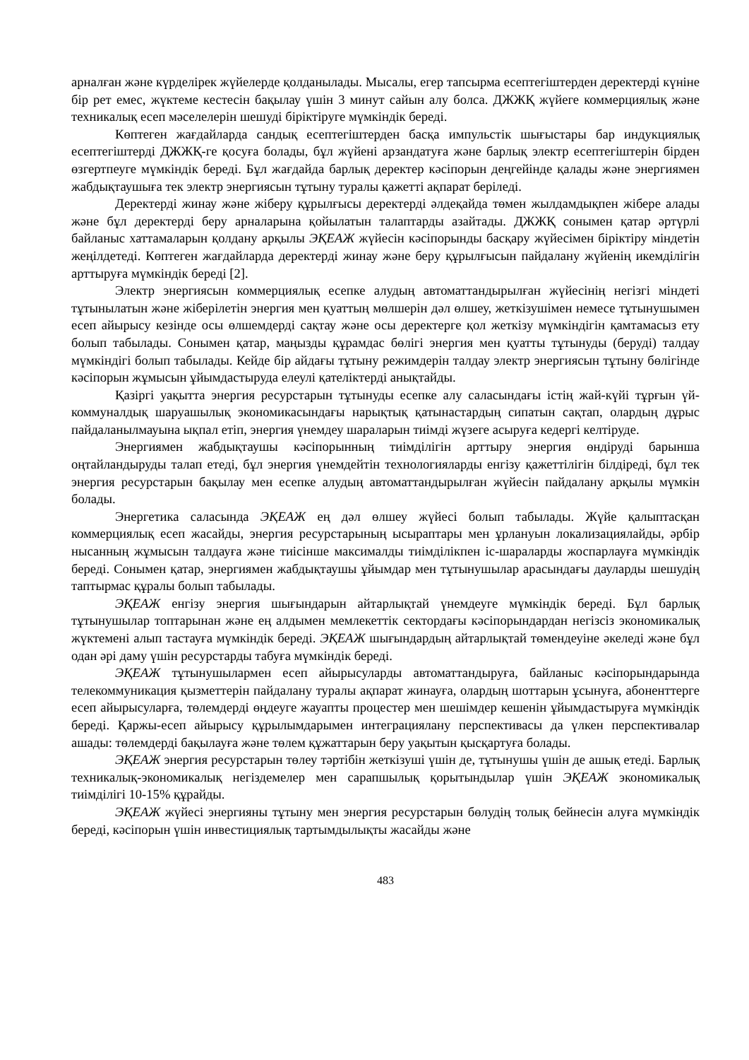арналған және күрделірек жүйелерде қолданылады. Мысалы, егер тапсырма есептегіштерден деректерді күніне бір рет емес, жүктеме кестесін бақылау үшін 3 минут сайын алу болса. ДЖЖҚ жүйеге коммерциялық және техникалық есеп мәселелерін шешуді біріктіруге мүмкіндік береді.
Көптеген жағдайларда сандық есептегіштерден басқа импульстік шығыстары бар индукциялық есептегіштерді ДЖЖҚ-ге қосуға болады, бұл жүйені арзандатуға және барлық электр есептегіштерін бірден өзгертпеуге мүмкіндік береді. Бұл жағдайда барлық деректер кәсіпорын деңгейінде қалады және энергиямен жабдықтаушыға тек электр энергиясын тұтыну туралы қажетті ақпарат беріледі.
Деректерді жинау және жіберу құрылғысы деректерді әлдеқайда төмен жылдамдықпен жібере алады және бұл деректерді беру арналарына қойылатын талаптарды азайтады. ДЖЖҚ сонымен қатар әртүрлі байланыс хаттамаларын қолдану арқылы ЭҚЕАЖ жүйесін кәсіпорынды басқару жүйесімен біріктіру міндетін жеңілдетеді. Көптеген жағдайларда деректерді жинау және беру құрылғысын пайдалану жүйенің икемділігін арттыруға мүмкіндік береді [2].
Электр энергиясын коммерциялық есепке алудың автоматтандырылған жүйесінің негізгі міндеті тұтынылатын және жіберілетін энергия мен қуаттың мөлшерін дәл өлшеу, жеткізушімен немесе тұтынушымен есеп айырысу кезінде осы өлшемдерді сақтау және осы деректерге қол жеткізу мүмкіндігін қамтамасыз ету болып табылады. Сонымен қатар, маңызды құрамдас бөлігі энергия мен қуатты тұтынуды (беруді) талдау мүмкіндігі болып табылады. Кейде бір айдағы тұтыну режимдерін талдау электр энергиясын тұтыну бөлігінде кәсіпорын жұмысын ұйымдастыруда елеулі қателіктерді анықтайды.
Қазіргі уақытта энергия ресурстарын тұтынуды есепке алу саласындағы істің жай-күйі тұрғын үй-коммуналдық шаруашылық экономикасындағы нарықтық қатынастардың сипатын сақтап, олардың дұрыс пайдаланылмауына ықпал етіп, энергия үнемдеу шараларын тиімді жүзеге асыруға кедергі келтіруде.
Энергиямен жабдықтаушы кәсіпорынның тиімділігін арттыру энергия өндіруді барынша оңтайландыруды талап етеді, бұл энергия үнемдейтін технологияларды енгізу қажеттілігін білдіреді, бұл тек энергия ресурстарын бақылау мен есепке алудың автоматтандырылған жүйесін пайдалану арқылы мүмкін болады.
Энергетика саласында ЭҚЕАЖ ең дәл өлшеу жүйесі болып табылады. Жүйе қалыптасқан коммерциялық есеп жасайды, энергия ресурстарының ысыраптары мен ұрлануын локализациялайды, әрбір нысанның жұмысын талдауға және тиісінше максималды тиімділікпен іс-шараларды жоспарлауға мүмкіндік береді. Сонымен қатар, энергиямен жабдықтаушы ұйымдар мен тұтынушылар арасындағы дауларды шешудің таптырмас құралы болып табылады.
ЭҚЕАЖ енгізу энергия шығындарын айтарлықтай үнемдеуге мүмкіндік береді. Бұл барлық тұтынушылар топтарынан және ең алдымен мемлекеттік сектордағы кәсіпорындардан негізсіз экономикалық жүктемені алып тастауға мүмкіндік береді. ЭҚЕАЖ шығындардың айтарлықтай төмендеуіне әкеледі және бұл одан әрі даму үшін ресурстарды табуға мүмкіндік береді.
ЭҚЕАЖ тұтынушылармен есеп айырысуларды автоматтандыруға, байланыс кәсіпорындарында телекоммуникация қызметтерін пайдалану туралы ақпарат жинауға, олардың шоттарын ұсынуға, абоненттерге есеп айырысуларға, төлемдерді өңдеуге жауапты процестер мен шешімдер кешенін ұйымдастыруға мүмкіндік береді. Қаржы-есеп айырысу құрылымдарымен интеграциялану перспективасы да үлкен перспективалар ашады: төлемдерді бақылауға және төлем құжаттарын беру уақытын қысқартуға болады.
ЭҚЕАЖ энергия ресурстарын төлеу тәртібін жеткізуші үшін де, тұтынушы үшін де ашық етеді. Барлық техникалық-экономикалық негіздемелер мен сарапшылық қорытындылар үшін ЭҚЕАЖ экономикалық тиімділігі 10-15% құрайды.
ЭҚЕАЖ жүйесі энергияны тұтыну мен энергия ресурстарын бөлудің толық бейнесін алуға мүмкіндік береді, кәсіпорын үшін инвестициялық тартымдылықты жасайды және
483